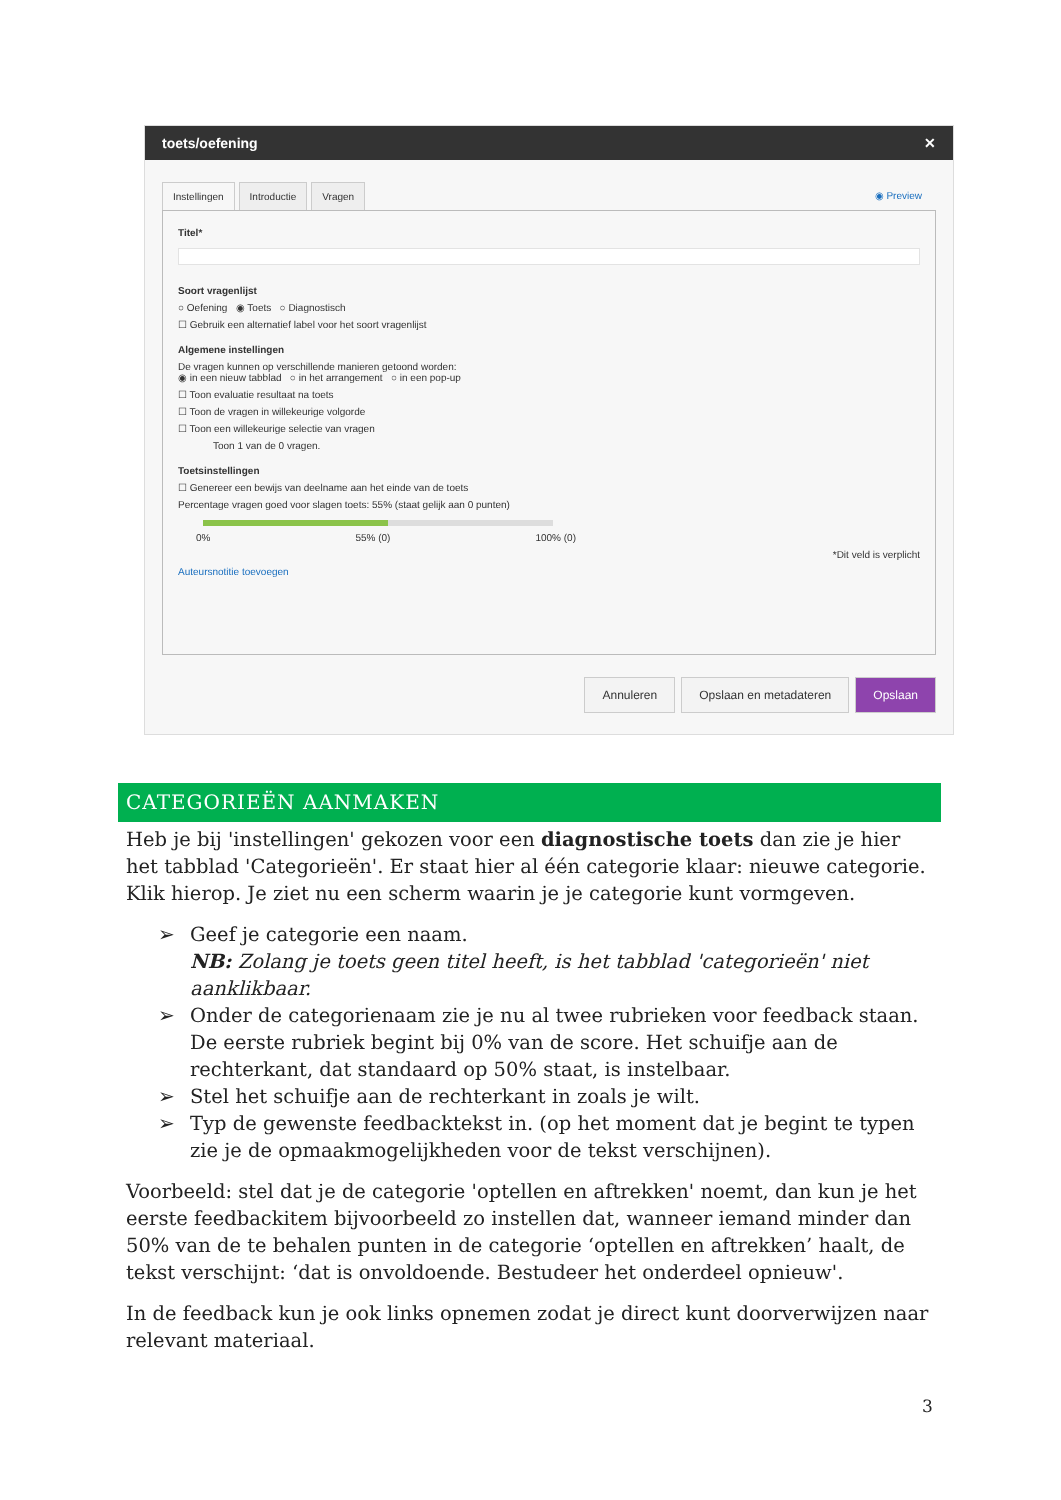toets/oefening ✕
Instellingen Introductie Vragen ◉ Preview
Titel*
Soort vragenlijst
○ Oefening ◉ Toets ○ Diagnostisch
☐ Gebruik een alternatief label voor het soort vragenlijst
Algemene instellingen
De vragen kunnen op verschillende manieren getoond worden:
◉ in een nieuw tabblad ○ in het arrangement ○ in een pop-up
☐ Toon evaluatie resultaat na toets
☐ Toon de vragen in willekeurige volgorde
☐ Toon een willekeurige selectie van vragen
Toon 1 van de 0 vragen.
Toetsinstellingen
☐ Genereer een bewijs van deelname aan het einde van de toets
Percentage vragen goed voor slagen toets: 55% (staat gelijk aan 0 punten)
0% 55% (0) 100% (0)
*Dit veld is verplicht
Auteursnotitie toevoegen
Annuleren Opslaan en metadateren Opslaan
CATEGORIEËN AANMAKEN
Heb je bij 'instellingen' gekozen voor een diagnostische toets dan zie je hier het tabblad 'Categorieën'. Er staat hier al één categorie klaar: nieuwe categorie. Klik hierop. Je ziet nu een scherm waarin je je categorie kunt vormgeven.
➢ Geef je categorie een naam.
NB: Zolang je toets geen titel heeft, is het tabblad 'categorieën' niet aanklikbaar.
➢ Onder de categorienaam zie je nu al twee rubrieken voor feedback staan. De eerste rubriek begint bij 0% van de score. Het schuifje aan de rechterkant, dat standaard op 50% staat, is instelbaar.
➢ Stel het schuifje aan de rechterkant in zoals je wilt.
➢ Typ de gewenste feedbacktekst in. (op het moment dat je begint te typen zie je de opmaakmogelijkheden voor de tekst verschijnen).
Voorbeeld: stel dat je de categorie 'optellen en aftrekken' noemt, dan kun je het eerste feedbackitem bijvoorbeeld zo instellen dat, wanneer iemand minder dan 50% van de te behalen punten in de categorie ‘optellen en aftrekken’ haalt, de tekst verschijnt: ‘dat is onvoldoende. Bestudeer het onderdeel opnieuw'.
In de feedback kun je ook links opnemen zodat je direct kunt doorverwijzen naar relevant materiaal.
3